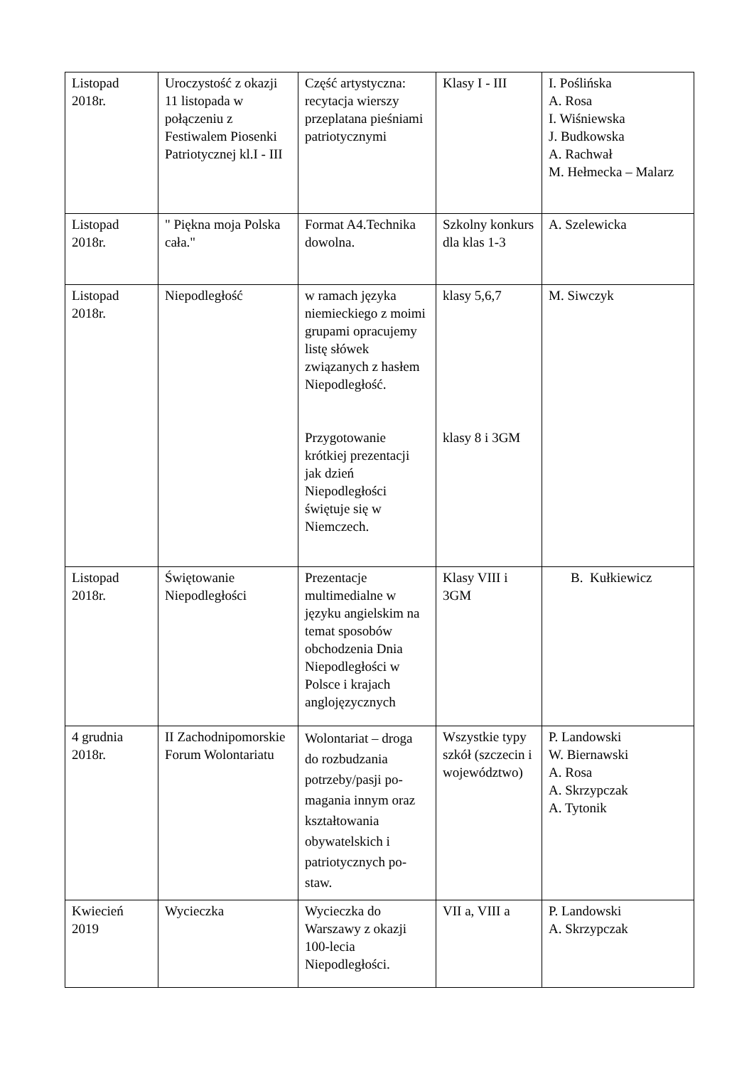| Listopad 2018r. | Uroczystość z okazji 11 listopada w połączeniu z Festiwalem Piosenki Patriotycznej kl.I - III | Część artystyczna: recytacja wierszy przeplatana pieśniami patriotycznymi | Klasy I - III | I. Poślińska A. Rosa I. Wiśniewska J. Budkowska A. Rachwał M. Hełmecka – Malarz |
| Listopad 2018r. | " Piękna moja Polska cała." | Format A4.Technika dowolna. | Szkolny konkurs dla klas 1-3 | A. Szelewicka |
| Listopad 2018r. | Niepodległość | w ramach języka niemieckiego z moimi grupami opracujemy listę słówek związanych z hasłem Niepodległość. Przygotowanie krótkiej prezentacji jak dzień Niepodległości świętuje się w Niemczech. | klasy 5,6,7 klasy 8 i 3GM | M. Siwczyk |
| Listopad 2018r. | Świętowanie Niepodległości | Prezentacje multimedialne w języku angielskim na temat sposobów obchodzenia Dnia Niepodległości w Polsce i krajach anglojęzycznych | Klasy VIII i 3GM | B. Kułkiewicz |
| 4 grudnia 2018r. | II Zachodnipomorskie Forum Wolontariatu | Wolontariat – droga do rozbudzania potrzeby/pasji po-magania innym oraz kształtowania obywatelskich i patriotycznych po-staw. | Wszystkie typy szkół (szczecin i województwo) | P. Landowski W. Biernawski A. Rosa A. Skrzypczak A. Tytonik |
| Kwiecień 2019 | Wycieczka | Wycieczka do Warszawy z okazji 100-lecia Niepodległości. | VII a, VIII a | P. Landowski A. Skrzypczak |